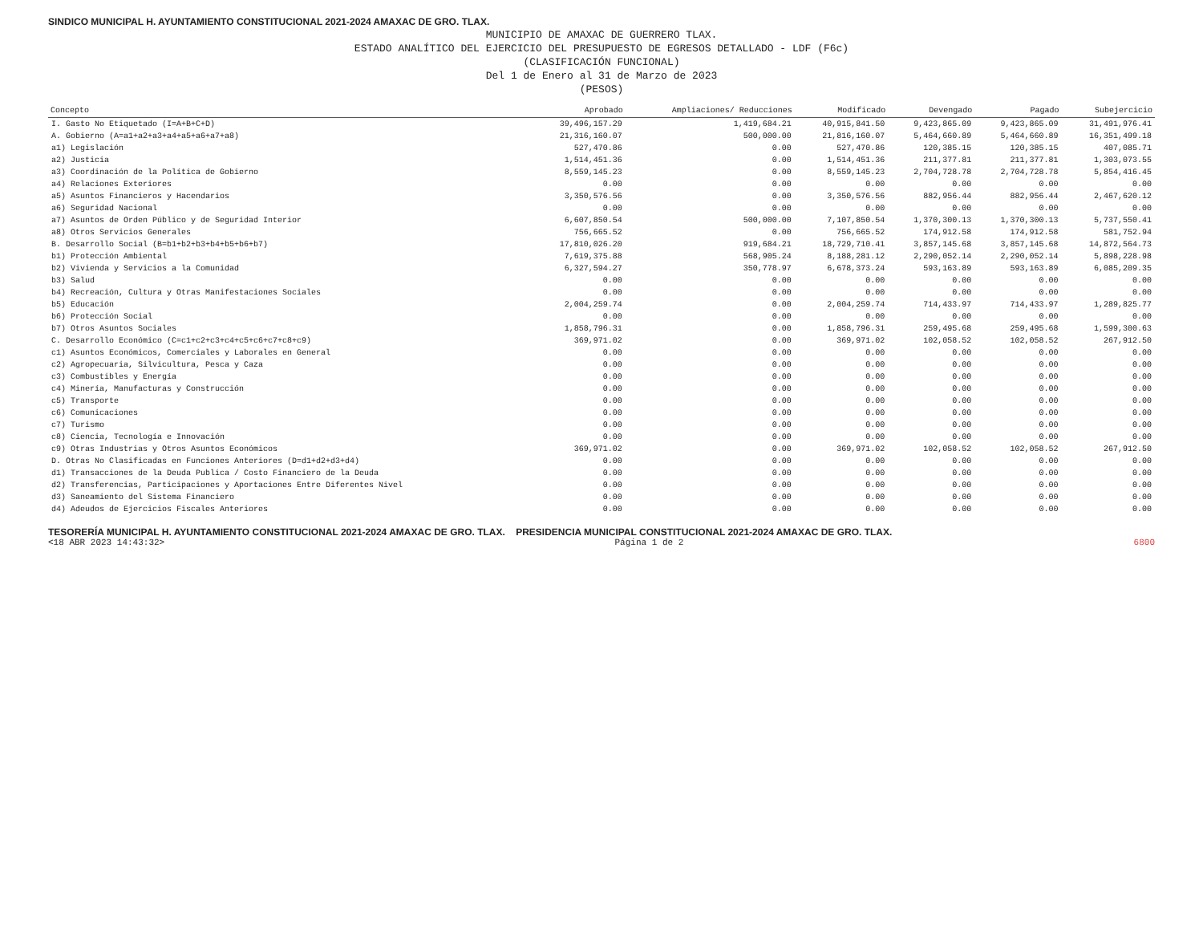SINDICO MUNICIPAL H. AYUNTAMIENTO CONSTITUCIONAL 2021-2024 AMAXAC DE GRO. TLAX.
MUNICIPIO DE AMAXAC DE GUERRERO TLAX.
ESTADO ANALÍTICO DEL EJERCICIO DEL PRESUPUESTO DE EGRESOS DETALLADO - LDF (F6c)
(CLASIFICACIÓN FUNCIONAL)
Del 1 de Enero al 31 de Marzo de 2023
(PESOS)
| Concepto | Aprobado | Ampliaciones/ Reducciones | Modificado | Devengado | Pagado | Subejercicio |
| --- | --- | --- | --- | --- | --- | --- |
| I. Gasto No Etiquetado (I=A+B+C+D) | 39,496,157.29 | 1,419,684.21 | 40,915,841.50 | 9,423,865.09 | 9,423,865.09 | 31,491,976.41 |
| A. Gobierno (A=a1+a2+a3+a4+a5+a6+a7+a8) | 21,316,160.07 | 500,000.00 | 21,816,160.07 | 5,464,660.89 | 5,464,660.89 | 16,351,499.18 |
| a1) Legislación | 527,470.86 | 0.00 | 527,470.86 | 120,385.15 | 120,385.15 | 407,085.71 |
| a2) Justicia | 1,514,451.36 | 0.00 | 1,514,451.36 | 211,377.81 | 211,377.81 | 1,303,073.55 |
| a3) Coordinación de la Política de Gobierno | 8,559,145.23 | 0.00 | 8,559,145.23 | 2,704,728.78 | 2,704,728.78 | 5,854,416.45 |
| a4) Relaciones Exteriores | 0.00 | 0.00 | 0.00 | 0.00 | 0.00 | 0.00 |
| a5) Asuntos Financieros y Hacendarios | 3,350,576.56 | 0.00 | 3,350,576.56 | 882,956.44 | 882,956.44 | 2,467,620.12 |
| a6) Seguridad Nacional | 0.00 | 0.00 | 0.00 | 0.00 | 0.00 | 0.00 |
| a7) Asuntos de Orden Público y de Seguridad Interior | 6,607,850.54 | 500,000.00 | 7,107,850.54 | 1,370,300.13 | 1,370,300.13 | 5,737,550.41 |
| a8) Otros Servicios Generales | 756,665.52 | 0.00 | 756,665.52 | 174,912.58 | 174,912.58 | 581,752.94 |
| B. Desarrollo Social (B=b1+b2+b3+b4+b5+b6+b7) | 17,810,026.20 | 919,684.21 | 18,729,710.41 | 3,857,145.68 | 3,857,145.68 | 14,872,564.73 |
| b1) Protección Ambiental | 7,619,375.88 | 568,905.24 | 8,188,281.12 | 2,290,052.14 | 2,290,052.14 | 5,898,228.98 |
| b2) Vivienda y Servicios a la Comunidad | 6,327,594.27 | 350,778.97 | 6,678,373.24 | 593,163.89 | 593,163.89 | 6,085,209.35 |
| b3) Salud | 0.00 | 0.00 | 0.00 | 0.00 | 0.00 | 0.00 |
| b4) Recreación, Cultura y Otras Manifestaciones Sociales | 0.00 | 0.00 | 0.00 | 0.00 | 0.00 | 0.00 |
| b5) Educación | 2,004,259.74 | 0.00 | 2,004,259.74 | 714,433.97 | 714,433.97 | 1,289,825.77 |
| b6) Protección Social | 0.00 | 0.00 | 0.00 | 0.00 | 0.00 | 0.00 |
| b7) Otros Asuntos Sociales | 1,858,796.31 | 0.00 | 1,858,796.31 | 259,495.68 | 259,495.68 | 1,599,300.63 |
| C. Desarrollo Económico (C=c1+c2+c3+c4+c5+c6+c7+c8+c9) | 369,971.02 | 0.00 | 369,971.02 | 102,058.52 | 102,058.52 | 267,912.50 |
| c1) Asuntos Económicos, Comerciales y Laborales en General | 0.00 | 0.00 | 0.00 | 0.00 | 0.00 | 0.00 |
| c2) Agropecuaria, Silvicultura, Pesca y Caza | 0.00 | 0.00 | 0.00 | 0.00 | 0.00 | 0.00 |
| c3) Combustibles y Energía | 0.00 | 0.00 | 0.00 | 0.00 | 0.00 | 0.00 |
| c4) Minería, Manufacturas y Construcción | 0.00 | 0.00 | 0.00 | 0.00 | 0.00 | 0.00 |
| c5) Transporte | 0.00 | 0.00 | 0.00 | 0.00 | 0.00 | 0.00 |
| c6) Comunicaciones | 0.00 | 0.00 | 0.00 | 0.00 | 0.00 | 0.00 |
| c7) Turismo | 0.00 | 0.00 | 0.00 | 0.00 | 0.00 | 0.00 |
| c8) Ciencia, Tecnología e Innovación | 0.00 | 0.00 | 0.00 | 0.00 | 0.00 | 0.00 |
| c9) Otras Industrias y Otros Asuntos Económicos | 369,971.02 | 0.00 | 369,971.02 | 102,058.52 | 102,058.52 | 267,912.50 |
| D. Otras No Clasificadas en Funciones Anteriores (D=d1+d2+d3+d4) | 0.00 | 0.00 | 0.00 | 0.00 | 0.00 | 0.00 |
| d1) Transacciones de la Deuda Publica / Costo Financiero de la Deuda | 0.00 | 0.00 | 0.00 | 0.00 | 0.00 | 0.00 |
| d2) Transferencias, Participaciones y Aportaciones Entre Diferentes Nivel | 0.00 | 0.00 | 0.00 | 0.00 | 0.00 | 0.00 |
| d3) Saneamiento del Sistema Financiero | 0.00 | 0.00 | 0.00 | 0.00 | 0.00 | 0.00 |
| d4) Adeudos de Ejercicios Fiscales Anteriores | 0.00 | 0.00 | 0.00 | 0.00 | 0.00 | 0.00 |
TESORERÍA MUNICIPAL H. AYUNTAMIENTO CONSTITUCIONAL 2021-2024 AMAXAC DE GRO. TLAX. PRESIDENCIA MUNICIPAL CONSTITUCIONAL 2021-2024 AMAXAC DE GRO. TLAX.
<18 ABR 2023 14:43:32> Página 1 de 2 6800